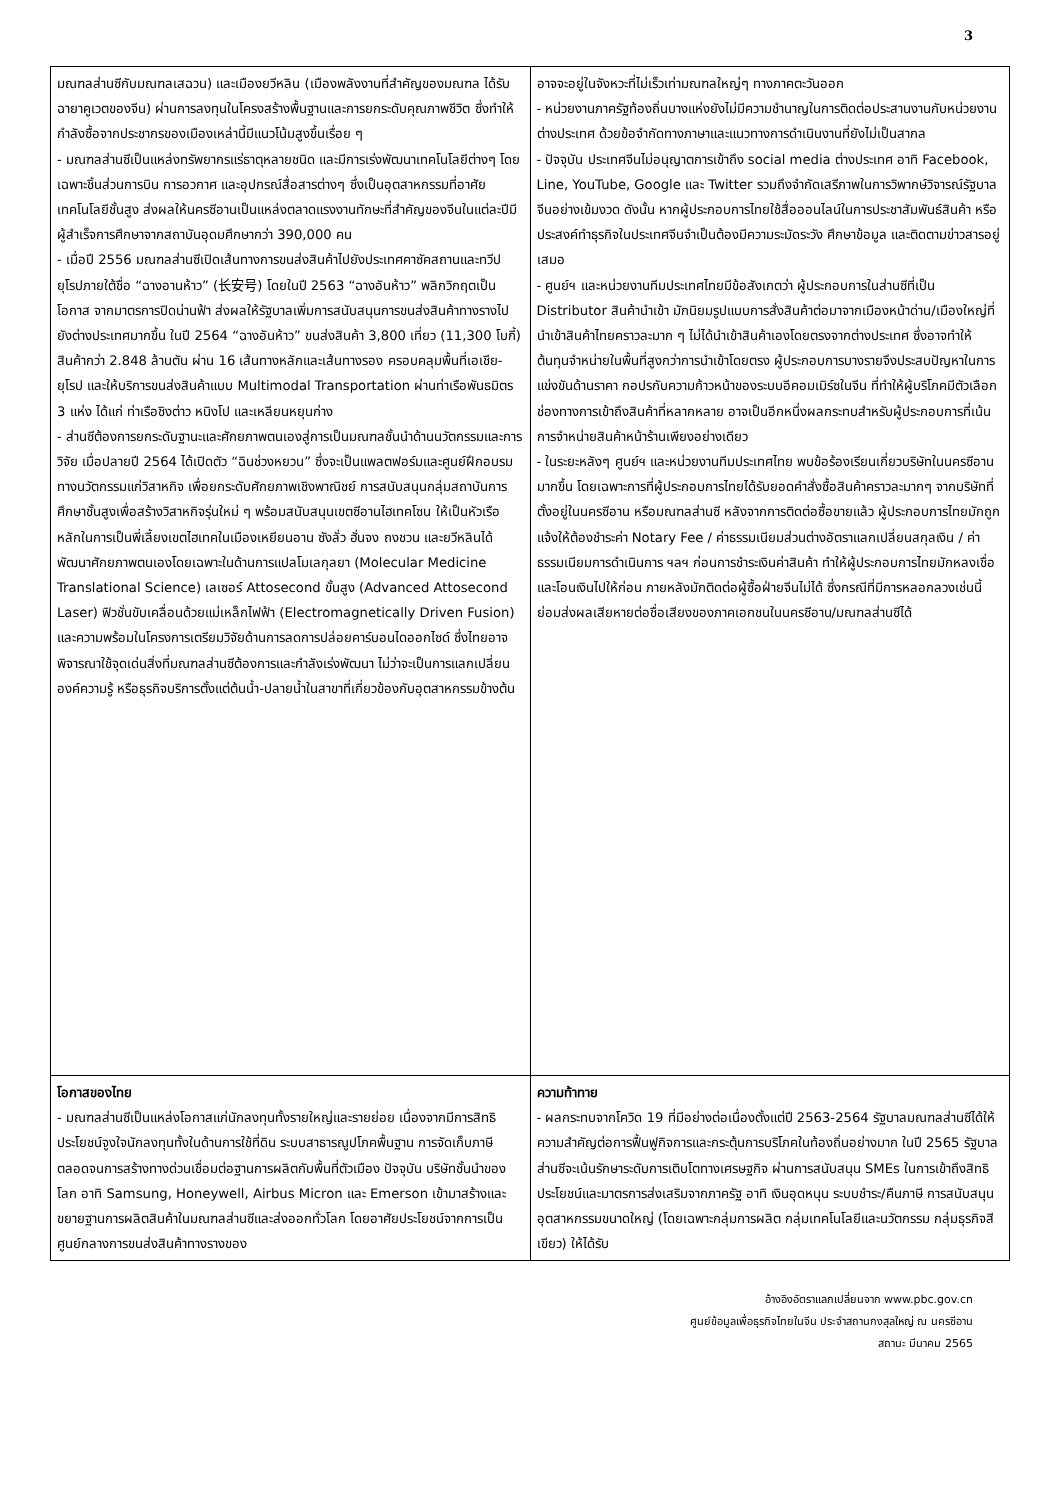3
| มณฑลส่านซีกับมณฑลเสฉวน) และเมืองยวีหลิน (เมืองพลังงานที่สำคัญของมณฑล ได้รับฉายาคูเวตของจีน) ผ่านการลงทุนในโครงสร้างพื้นฐานและการยกระดับคุณภาพชีวิต ซึ่งทำให้กำลังซื้อจากประชากรของเมืองเหล่านี้มีแนวโน้มสูงขึ้นเรื่อย ๆ - มณฑลส่านซีเป็นแหล่งทรัพยากรแร่ธาตุหลายชนิด และมีการเร่งพัฒนาเทคโนโลยีต่างๆ โดยเฉพาะชิ้นส่วนการบิน การอวกาศ และอุปกรณ์สื่อสารต่างๆ ซึ่งเป็นอุตสาหกรรมที่อาศัยเทคโนโลยีชั้นสูง ส่งผลให้นครซีอานเป็นแหล่งตลาดแรงงานทักษะที่สำคัญของจีนในแต่ละปีมีผู้สำเร็จการศึกษาจากสถาบันอุดมศึกษากว่า 390,000 คน - เมื่อปี 2556 มณฑลส่านซีเปิดเส้นทางการขนส่งสินค้าไปยังประเทศคาซัคสถานและทวีปยุโรปภายใต้ชื่อ “ฉางอานห้าว” (长安号) โดยในปี 2563 “ฉางอันห้าว” พลิกวิกฤตเป็นโอกาส จากมาตรการปิดน่านฟ้า ส่งผลให้รัฐบาลเพิ่มการสนับสนุนการขนส่งสินค้าทางรางไปยังต่างประเทศมากขึ้น ในปี 2564 “ฉางอันห้าว” ขนส่งสินค้า 3,800 เที่ยว (11,300 โบกี้) สินค้ากว่า 2.848 ล้านตัน ผ่าน 16 เส้นทางหลักและเส้นทางรอง ครอบคลุมพื้นที่เอเชีย-ยุโรป และให้บริการขนส่งสินค้าแบบ Multimodal Transportation ผ่านท่าเรือพันธมิตร 3 แห่ง ได้แก่ ท่าเรือชิงต่าว หนิงโป และเหลียนหยุนก่าง - ส่านซีต้องการยกระดับฐานะและศักยภาพตนเองสู่การเป็นมณฑลชั้นนำด้านนวัตกรรมและการวิจัย เมื่อปลายปี 2564 ได้เปิดตัว “ฉินช่วงหยวน” ซึ่งจะเป็นแพลตฟอร์มและศูนย์ฝึกอบรมทางนวัตกรรมแก่วิสาหกิจ เพื่อยกระดับศักยภาพเชิงพาณิชย์ การสนับสนุนกลุ่มสถาบันการศึกษาชั้นสูงเพื่อสร้างวิสาหกิจรุ่นใหม่ ๆ พร้อมสนับสนุนเขตซีอานไฮเทคโซน ให้เป็นหัวเรือหลักในการเป็นพี่เลี้ยงเขตไฮเทคในเมืองเหยียนอาน ซังลั่ว ฮั่นจง ถงชวน และยวีหลินได้พัฒนาศักยภาพตนเองโดยเฉพาะในด้านการแปลโมเลกุลยา (Molecular Medicine Translational Science) เลเซอร์ Attosecond ขั้นสูง (Advanced Attosecond Laser) ฟิวชั่นขับเคลื่อนด้วยแม่เหล็กไฟฟ้า (Electromagnetically Driven Fusion) และความพร้อมในโครงการเตรียมวิจัยด้านการลดการปล่อยคาร์บอนไดออกไซด์ ซึ่งไทยอาจพิจารณาใช้จุดเด่นสิ่งที่มณฑลส่านซีต้องการและกำลังเร่งพัฒนา ไม่ว่าจะเป็นการแลกเปลี่ยนองค์ความรู้ หรือธุรกิจบริการตั้งแต่ต้นน้ำ-ปลายน้ำในสาขาที่เกี่ยวข้องกับอุตสาหกรรมข้างต้น | อาจจะอยู่ในจังหวะที่ไม่เร็วเท่ามณฑลใหญ่ๆ ทางภาคตะวันออก - หน่วยงานภาครัฐท้องถิ่นบางแห่งยังไม่มีความชำนาญในการติดต่อประสานงานกับหน่วยงานต่างประเทศ ด้วยข้อจำกัดทางภาษาและแนวทางการดำเนินงานที่ยังไม่เป็นสากล - ปัจจุบัน ประเทศจีนไม่อนุญาตการเข้าถึง social media ต่างประเทศ อาทิ Facebook, Line, YouTube, Google และ Twitter รวมถึงจำกัดเสรีภาพในการวิพากษ์วิจารณ์รัฐบาลจีนอย่างเข้มงวด ดังนั้น หากผู้ประกอบการไทยใช้สื่อออนไลน์ในการประชาสัมพันธ์สินค้า หรือประสงค์ทำธุรกิจในประเทศจีนจำเป็นต้องมีความระมัดระวัง ศึกษาข้อมูล และติดตามข่าวสารอยู่เสมอ - ศูนย์ฯ และหน่วยงานทีมประเทศไทยมีข้อสังเกตว่า ผู้ประกอบการในส่านซีที่เป็น Distributor สินค้านำเข้า มักนิยมรูปแบบการสั่งสินค้าต่อมาจากเมืองหน้าด่าน/เมืองใหญ่ที่นำเข้าสินค้าไทยคราวละมาก ๆ ไม่ได้นำเข้าสินค้าเองโดยตรงจากต่างประเทศ ซึ่งอาจทำให้ต้นทุนจำหน่ายในพื้นที่สูงกว่าการนำเข้าโดยตรง ผู้ประกอบการบางรายจึงประสบปัญหาในการแข่งขันด้านราคา กอปรกับความก้าวหน้าของระบบอีคอมเมิร์ซในจีน ที่ทำให้ผู้บริโภคมีตัวเลือกช่องทางการเข้าถึงสินค้าที่หลากหลาย อาจเป็นอีกหนึ่งผลกระทบสำหรับผู้ประกอบการที่เน้นการจำหน่ายสินค้าหน้าร้านเพียงอย่างเดียว - ในระยะหลังๆ ศูนย์ฯ และหน่วยงานทีมประเทศไทย พบข้อร้องเรียนเกี่ยวบริษัทในนครซีอานมากขึ้น โดยเฉพาะการที่ผู้ประกอบการไทยได้รับยอดคำสั่งซื้อสินค้าคราวละมากๆ จากบริษัทที่ตั้งอยู่ในนครซีอาน หรือมณฑลส่านซี หลังจากการติดต่อซื้อขายแล้ว ผู้ประกอบการไทยมักถูกแจ้งให้ต้องชำระค่า Notary Fee / ค่าธรรมเนียมส่วนต่างอัตราแลกเปลี่ยนสกุลเงิน / ค่าธรรมเนียมการดำเนินการ ฯลฯ ก่อนการชำระเงินค่าสินค้า ทำให้ผู้ประกอบการไทยมักหลงเชื่อและโอนเงินไปให้ก่อน ภายหลังมักติดต่อผู้ซื้อฝ่ายจีนไม่ได้ ซึ่งกรณีที่มีการหลอกลวงเช่นนี้ ย่อมส่งผลเสียหายต่อชื่อเสียงของภาคเอกชนในนครซีอาน/มณฑลส่านซีได้ |
| โอกาสของไทย - มณฑลส่านซีเป็นแหล่งโอกาสแก่นักลงทุนทั้งรายใหญ่และรายย่อย เนื่องจากมีการสิทธิประโยชน์จูงใจนักลงทุนทั้งในด้านการใช้ที่ดิน ระบบสาธารณูปโภคพื้นฐาน การจัดเก็บภาษี ตลอดจนการสร้างทางด่วนเชื่อมต่อฐานการผลิตกับพื้นที่ตัวเมือง ปัจจุบัน บริษัทชั้นนำของโลก อาทิ Samsung, Honeywell, Airbus Micron และ Emerson เข้ามาสร้างและขยายฐานการผลิตสินค้าในมณฑลส่านซีและส่งออกทั่วโลก โดยอาศัยประโยชน์จากการเป็นศูนย์กลางการขนส่งสินค้าทางรางของ | ความท้าทาย - ผลกระทบจากโควิด 19 ที่มีอย่างต่อเนื่องตั้งแต่ปี 2563-2564 รัฐบาลมณฑลส่านซีได้ให้ความสำคัญต่อการฟื้นฟูกิจการและกระตุ้นการบริโภคในท้องถิ่นอย่างมาก ในปี 2565 รัฐบาลส่านซีจะเน้นรักษาระดับการเติบโตทางเศรษฐกิจ ผ่านการสนับสนุน SMEs ในการเข้าถึงสิทธิ ประโยชน์และมาตรการส่งเสริมจากภาครัฐ อาทิ เงินอุดหนุน ระบบชำระ/คืนภาษี การสนับสนุนอุตสาหกรรมขนาดใหญ่ (โดยเฉพาะกลุ่มการผลิต กลุ่มเทคโนโลยีและนวัตกรรม กลุ่มธุรกิจสีเขียว) ให้ได้รับ |
อ้างอิงอัตราแลกเปลี่ยนจาก www.pbc.gov.cn
ศูนย์ข้อมูลเพื่อธุรกิจไทยในจีน ประจำสถานกงสุลใหญ่ ณ นครซีอาน
สถานะ มีนาคม 2565